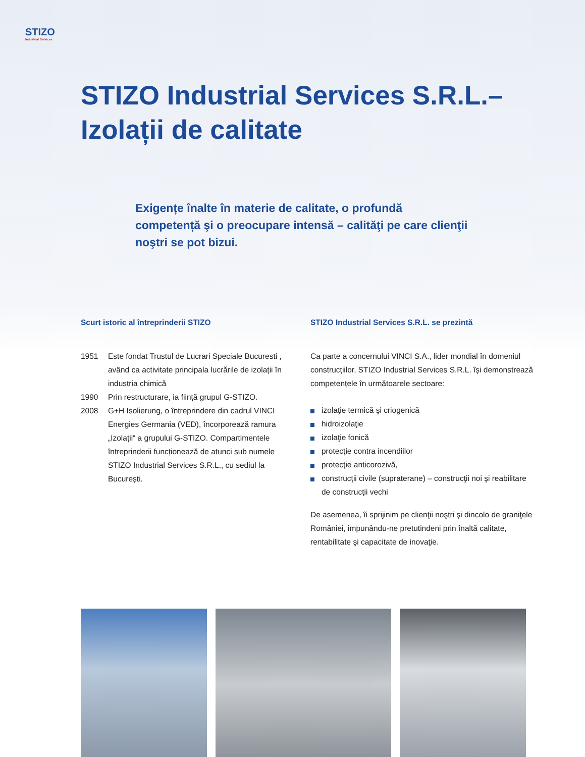STIZO
Industrial Services
STIZO Industrial Services S.R.L.–
Izolații de calitate
Exigențe înalte în materie de calitate, o profundă competență şi o preocupare intensă – calităţi pe care clienţii noştri se pot bizui.
Scurt istoric al întreprinderii STIZO
1951 Este fondat Trustul de Lucrari Speciale Bucuresti , având ca activitate principala lucrările de izolații în industria chimică
1990 Prin restructurare, ia ființă grupul G-STIZO.
2008 G+H Isolierung, o întreprindere din cadrul VINCI Energies Germania (VED), încorporează ramura „Izolații“ a grupului G-STIZO. Compartimentele întreprinderii funcționează de atunci sub numele STIZO Industrial Services S.R.L., cu sediul la București.
STIZO Industrial Services S.R.L. se prezintă
Ca parte a concernului VINCI S.A., lider mondial în domeniul construcţiilor, STIZO Industrial Services S.R.L. își demonstrează competențele în următoarele sectoare:
izolaţie termică şi criogenică
hidroizolaţie
izolaţie fonică
protecţie contra incendiilor
protecţie anticorozivă,
construcţii civile (supraterane) – construcţii noi şi reabilitare de construcţii vechi
De asemenea, îi sprijinim pe clienţii noştri şi dincolo de graniţele României, impunându-ne pretutindeni prin înaltă calitate, rentabilitate şi capacitate de inovaţie.